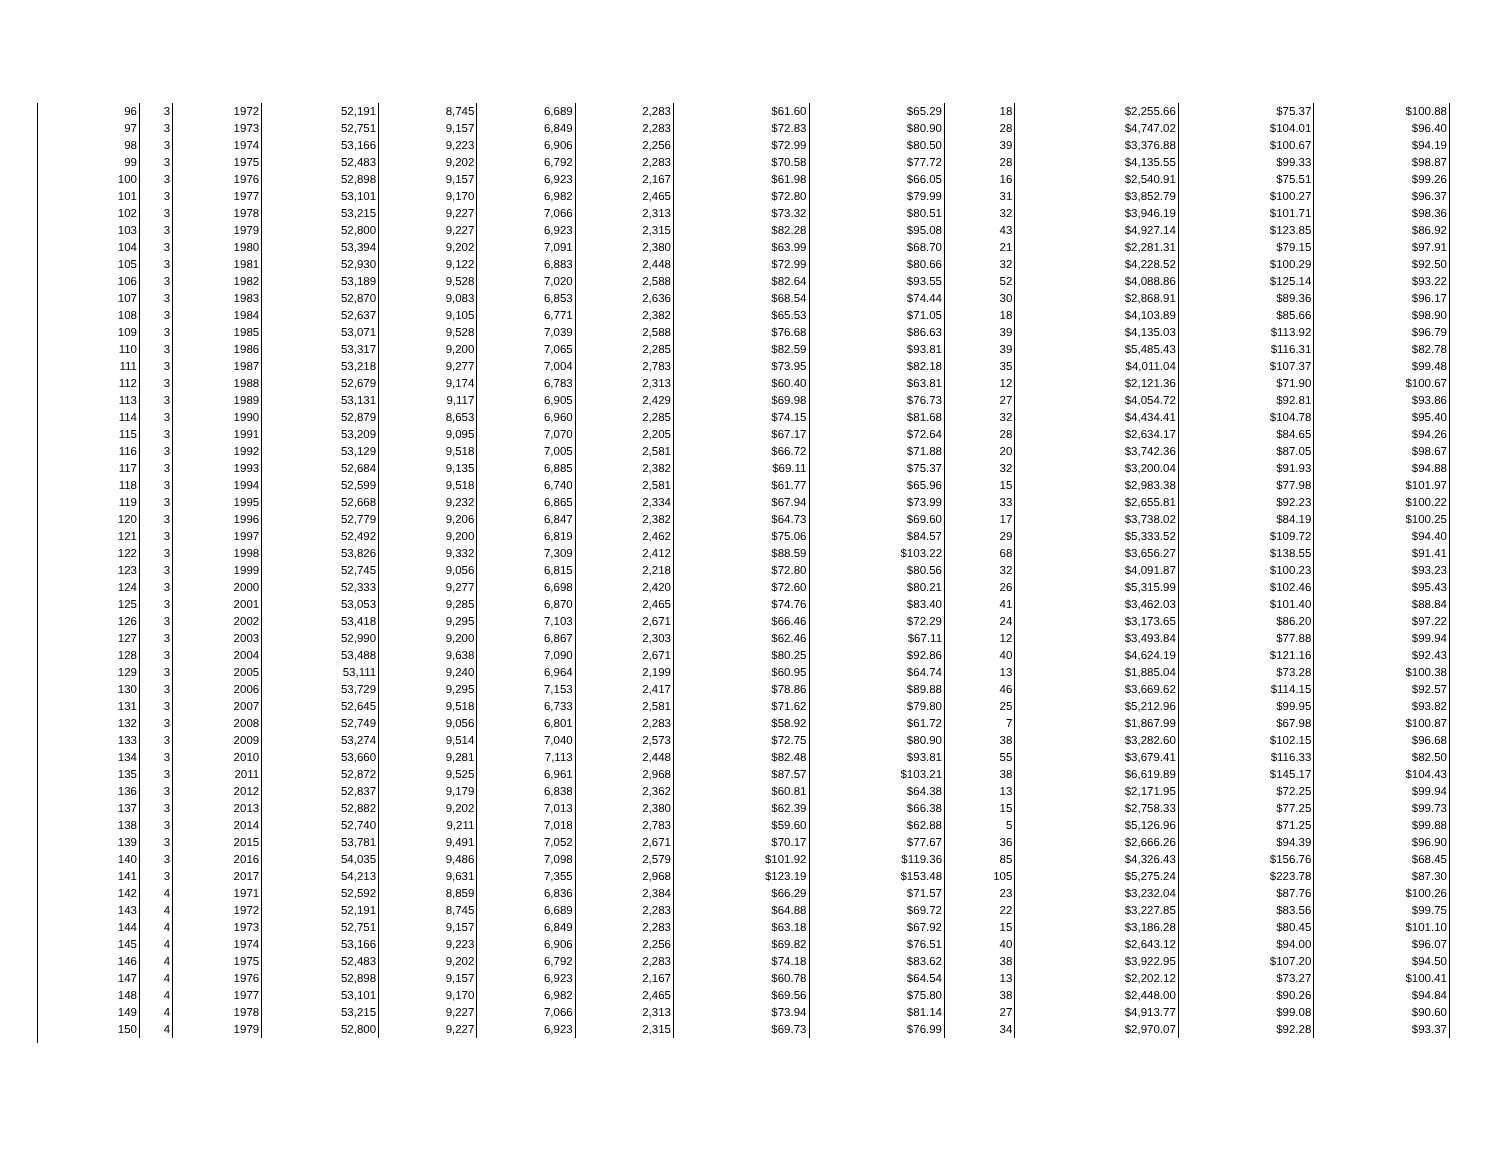| 96 | 3 | 1972 | 52,191 | 8,745 | 6,689 | 2,283 | $61.60 | $65.29 | 18 | $2,255.66 | $75.37 | $100.88 |
| 97 | 3 | 1973 | 52,751 | 9,157 | 6,849 | 2,283 | $72.83 | $80.90 | 28 | $4,747.02 | $104.01 | $96.40 |
| 98 | 3 | 1974 | 53,166 | 9,223 | 6,906 | 2,256 | $72.99 | $80.50 | 39 | $3,376.88 | $100.67 | $94.19 |
| 99 | 3 | 1975 | 52,483 | 9,202 | 6,792 | 2,283 | $70.58 | $77.72 | 28 | $4,135.55 | $99.33 | $98.87 |
| 100 | 3 | 1976 | 52,898 | 9,157 | 6,923 | 2,167 | $61.98 | $66.05 | 16 | $2,540.91 | $75.51 | $99.26 |
| 101 | 3 | 1977 | 53,101 | 9,170 | 6,982 | 2,465 | $72.80 | $79.99 | 31 | $3,852.79 | $100.27 | $96.37 |
| 102 | 3 | 1978 | 53,215 | 9,227 | 7,066 | 2,313 | $73.32 | $80.51 | 32 | $3,946.19 | $101.71 | $98.36 |
| 103 | 3 | 1979 | 52,800 | 9,227 | 6,923 | 2,315 | $82.28 | $95.08 | 43 | $4,927.14 | $123.85 | $86.92 |
| 104 | 3 | 1980 | 53,394 | 9,202 | 7,091 | 2,380 | $63.99 | $68.70 | 21 | $2,281.31 | $79.15 | $97.91 |
| 105 | 3 | 1981 | 52,930 | 9,122 | 6,883 | 2,448 | $72.99 | $80.66 | 32 | $4,228.52 | $100.29 | $92.50 |
| 106 | 3 | 1982 | 53,189 | 9,528 | 7,020 | 2,588 | $82.64 | $93.55 | 52 | $4,088.86 | $125.14 | $93.22 |
| 107 | 3 | 1983 | 52,870 | 9,083 | 6,853 | 2,636 | $68.54 | $74.44 | 30 | $2,868.91 | $89.36 | $96.17 |
| 108 | 3 | 1984 | 52,637 | 9,105 | 6,771 | 2,382 | $65.53 | $71.05 | 18 | $4,103.89 | $85.66 | $98.90 |
| 109 | 3 | 1985 | 53,071 | 9,528 | 7,039 | 2,588 | $76.68 | $86.63 | 39 | $4,135.03 | $113.92 | $96.79 |
| 110 | 3 | 1986 | 53,317 | 9,200 | 7,065 | 2,285 | $82.59 | $93.81 | 39 | $5,485.43 | $116.31 | $82.78 |
| 111 | 3 | 1987 | 53,218 | 9,277 | 7,004 | 2,783 | $73.95 | $82.18 | 35 | $4,011.04 | $107.37 | $99.48 |
| 112 | 3 | 1988 | 52,679 | 9,174 | 6,783 | 2,313 | $60.40 | $63.81 | 12 | $2,121.36 | $71.90 | $100.67 |
| 113 | 3 | 1989 | 53,131 | 9,117 | 6,905 | 2,429 | $69.98 | $76.73 | 27 | $4,054.72 | $92.81 | $93.86 |
| 114 | 3 | 1990 | 52,879 | 8,653 | 6,960 | 2,285 | $74.15 | $81.68 | 32 | $4,434.41 | $104.78 | $95.40 |
| 115 | 3 | 1991 | 53,209 | 9,095 | 7,070 | 2,205 | $67.17 | $72.64 | 28 | $2,634.17 | $84.65 | $94.26 |
| 116 | 3 | 1992 | 53,129 | 9,518 | 7,005 | 2,581 | $66.72 | $71.88 | 20 | $3,742.36 | $87.05 | $98.67 |
| 117 | 3 | 1993 | 52,684 | 9,135 | 6,885 | 2,382 | $69.11 | $75.37 | 32 | $3,200.04 | $91.93 | $94.88 |
| 118 | 3 | 1994 | 52,599 | 9,518 | 6,740 | 2,581 | $61.77 | $65.96 | 15 | $2,983.38 | $77.98 | $101.97 |
| 119 | 3 | 1995 | 52,668 | 9,232 | 6,865 | 2,334 | $67.94 | $73.99 | 33 | $2,655.81 | $92.23 | $100.22 |
| 120 | 3 | 1996 | 52,779 | 9,206 | 6,847 | 2,382 | $64.73 | $69.60 | 17 | $3,738.02 | $84.19 | $100.25 |
| 121 | 3 | 1997 | 52,492 | 9,200 | 6,819 | 2,462 | $75.06 | $84.57 | 29 | $5,333.52 | $109.72 | $94.40 |
| 122 | 3 | 1998 | 53,826 | 9,332 | 7,309 | 2,412 | $88.59 | $103.22 | 68 | $3,656.27 | $138.55 | $91.41 |
| 123 | 3 | 1999 | 52,745 | 9,056 | 6,815 | 2,218 | $72.80 | $80.56 | 32 | $4,091.87 | $100.23 | $93.23 |
| 124 | 3 | 2000 | 52,333 | 9,277 | 6,698 | 2,420 | $72.60 | $80.21 | 26 | $5,315.99 | $102.46 | $95.43 |
| 125 | 3 | 2001 | 53,053 | 9,285 | 6,870 | 2,465 | $74.76 | $83.40 | 41 | $3,462.03 | $101.40 | $88.84 |
| 126 | 3 | 2002 | 53,418 | 9,295 | 7,103 | 2,671 | $66.46 | $72.29 | 24 | $3,173.65 | $86.20 | $97.22 |
| 127 | 3 | 2003 | 52,990 | 9,200 | 6,867 | 2,303 | $62.46 | $67.11 | 12 | $3,493.84 | $77.88 | $99.94 |
| 128 | 3 | 2004 | 53,488 | 9,638 | 7,090 | 2,671 | $80.25 | $92.86 | 40 | $4,624.19 | $121.16 | $92.43 |
| 129 | 3 | 2005 | 53,111 | 9,240 | 6,964 | 2,199 | $60.95 | $64.74 | 13 | $1,885.04 | $73.28 | $100.38 |
| 130 | 3 | 2006 | 53,729 | 9,295 | 7,153 | 2,417 | $78.86 | $89.88 | 46 | $3,669.62 | $114.15 | $92.57 |
| 131 | 3 | 2007 | 52,645 | 9,518 | 6,733 | 2,581 | $71.62 | $79.80 | 25 | $5,212.96 | $99.95 | $93.82 |
| 132 | 3 | 2008 | 52,749 | 9,056 | 6,801 | 2,283 | $58.92 | $61.72 | 7 | $1,867.99 | $67.98 | $100.87 |
| 133 | 3 | 2009 | 53,274 | 9,514 | 7,040 | 2,573 | $72.75 | $80.90 | 38 | $3,282.60 | $102.15 | $96.68 |
| 134 | 3 | 2010 | 53,660 | 9,281 | 7,113 | 2,448 | $82.48 | $93.81 | 55 | $3,679.41 | $116.33 | $82.50 |
| 135 | 3 | 2011 | 52,872 | 9,525 | 6,961 | 2,968 | $87.57 | $103.21 | 38 | $6,619.89 | $145.17 | $104.43 |
| 136 | 3 | 2012 | 52,837 | 9,179 | 6,838 | 2,362 | $60.81 | $64.38 | 13 | $2,171.95 | $72.25 | $99.94 |
| 137 | 3 | 2013 | 52,882 | 9,202 | 7,013 | 2,380 | $62.39 | $66.38 | 15 | $2,758.33 | $77.25 | $99.73 |
| 138 | 3 | 2014 | 52,740 | 9,211 | 7,018 | 2,783 | $59.60 | $62.88 | 5 | $5,126.96 | $71.25 | $99.88 |
| 139 | 3 | 2015 | 53,781 | 9,491 | 7,052 | 2,671 | $70.17 | $77.67 | 36 | $2,666.26 | $94.39 | $96.90 |
| 140 | 3 | 2016 | 54,035 | 9,486 | 7,098 | 2,579 | $101.92 | $119.36 | 85 | $4,326.43 | $156.76 | $68.45 |
| 141 | 3 | 2017 | 54,213 | 9,631 | 7,355 | 2,968 | $123.19 | $153.48 | 105 | $5,275.24 | $223.78 | $87.30 |
| 142 | 4 | 1971 | 52,592 | 8,859 | 6,836 | 2,384 | $66.29 | $71.57 | 23 | $3,232.04 | $87.76 | $100.26 |
| 143 | 4 | 1972 | 52,191 | 8,745 | 6,689 | 2,283 | $64.88 | $69.72 | 22 | $3,227.85 | $83.56 | $99.75 |
| 144 | 4 | 1973 | 52,751 | 9,157 | 6,849 | 2,283 | $63.18 | $67.92 | 15 | $3,186.28 | $80.45 | $101.10 |
| 145 | 4 | 1974 | 53,166 | 9,223 | 6,906 | 2,256 | $69.82 | $76.51 | 40 | $2,643.12 | $94.00 | $96.07 |
| 146 | 4 | 1975 | 52,483 | 9,202 | 6,792 | 2,283 | $74.18 | $83.62 | 38 | $3,922.95 | $107.20 | $94.50 |
| 147 | 4 | 1976 | 52,898 | 9,157 | 6,923 | 2,167 | $60.78 | $64.54 | 13 | $2,202.12 | $73.27 | $100.41 |
| 148 | 4 | 1977 | 53,101 | 9,170 | 6,982 | 2,465 | $69.56 | $75.80 | 38 | $2,448.00 | $90.26 | $94.84 |
| 149 | 4 | 1978 | 53,215 | 9,227 | 7,066 | 2,313 | $73.94 | $81.14 | 27 | $4,913.77 | $99.08 | $90.60 |
| 150 | 4 | 1979 | 52,800 | 9,227 | 6,923 | 2,315 | $69.73 | $76.99 | 34 | $2,970.07 | $92.28 | $93.37 |